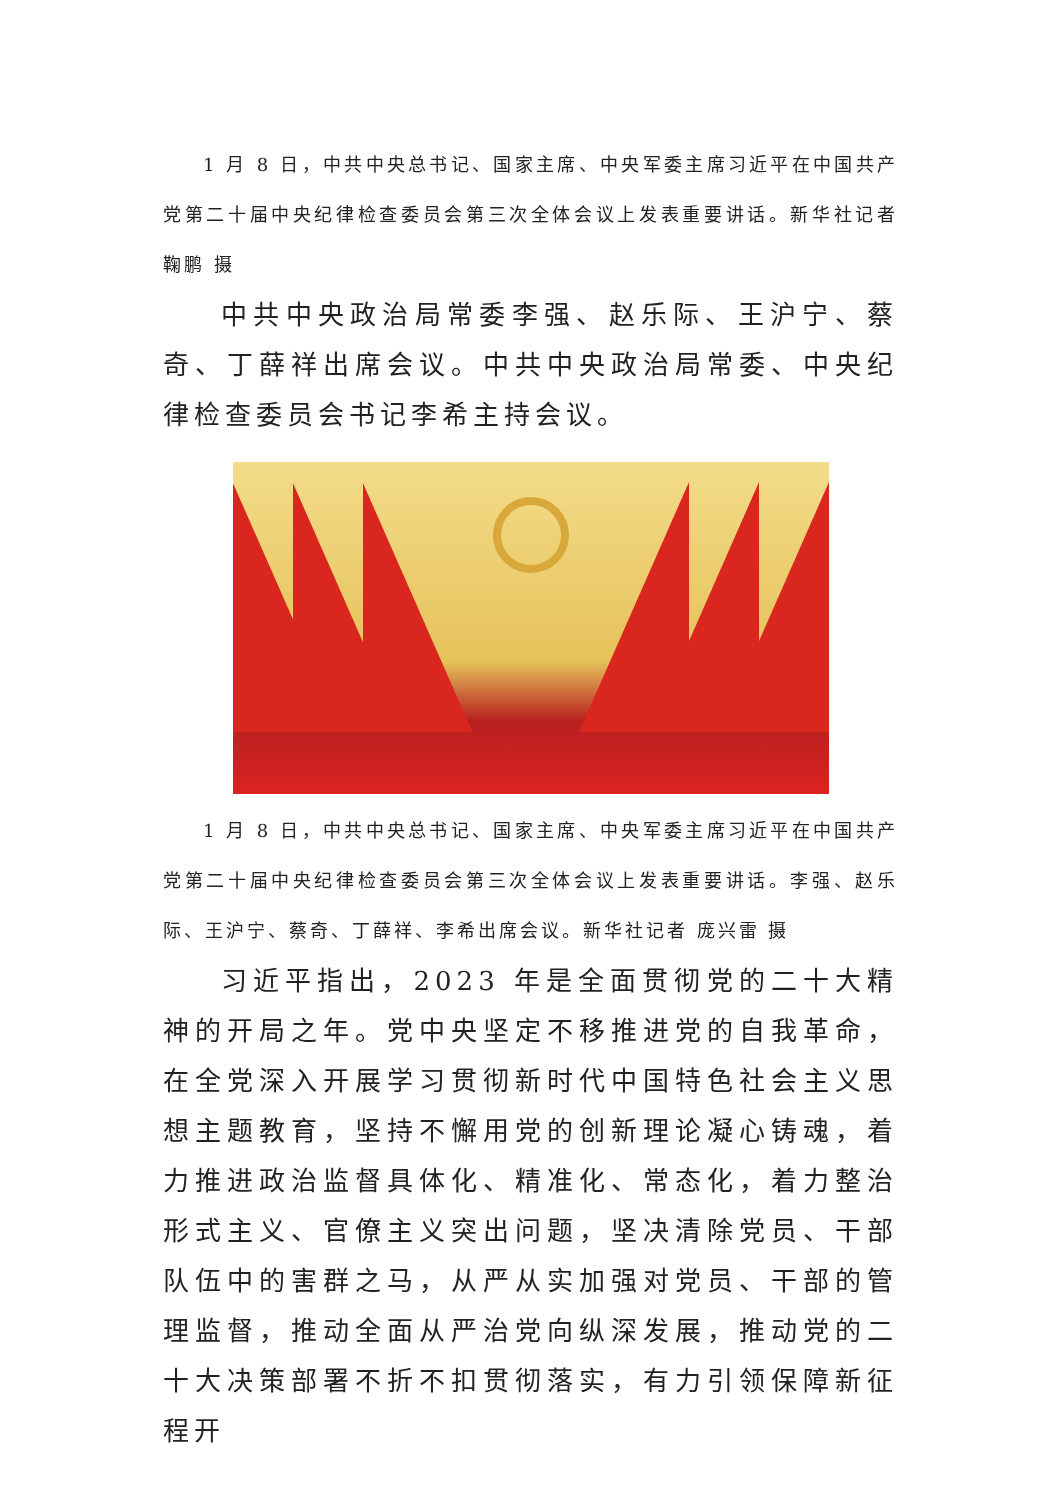1 月 8 日，中共中央总书记、国家主席、中央军委主席习近平在中国共产党第二十届中央纪律检查委员会第三次全体会议上发表重要讲话。新华社记者 鞠鹏 摄
中共中央政治局常委李强、赵乐际、王沪宁、蔡奇、丁薛祥出席会议。中共中央政治局常委、中央纪律检查委员会书记李希主持会议。
1 月 8 日，中共中央总书记、国家主席、中央军委主席习近平在中国共产党第二十届中央纪律检查委员会第三次全体会议上发表重要讲话。李强、赵乐际、王沪宁、蔡奇、丁薛祥、李希出席会议。新华社记者 庞兴雷 摄
习近平指出，2023 年是全面贯彻党的二十大精神的开局之年。党中央坚定不移推进党的自我革命，在全党深入开展学习贯彻新时代中国特色社会主义思想主题教育，坚持不懈用党的创新理论凝心铸魂，着力推进政治监督具体化、精准化、常态化，着力整治形式主义、官僚主义突出问题，坚决清除党员、干部队伍中的害群之马，从严从实加强对党员、干部的管理监督，推动全面从严治党向纵深发展，推动党的二十大决策部署不折不扣贯彻落实，有力引领保障新征程开